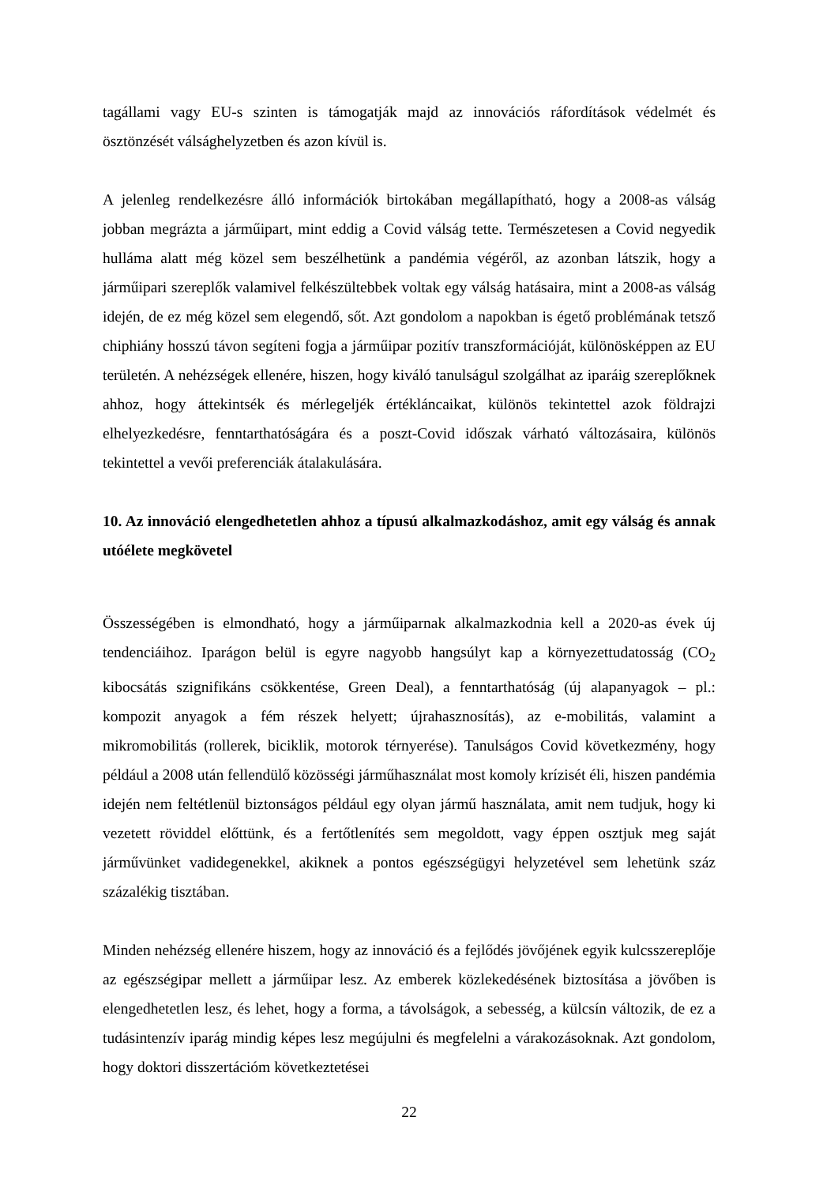tagállami vagy EU-s szinten is támogatják majd az innovációs ráfordítások védelmét és ösztönzését válsághelyzetben és azon kívül is.
A jelenleg rendelkezésre álló információk birtokában megállapítható, hogy a 2008-as válság jobban megrázta a járműipart, mint eddig a Covid válság tette. Természetesen a Covid negyedik hulláma alatt még közel sem beszélhetünk a pandémia végéről, az azonban látszik, hogy a járműipari szereplők valamivel felkészültebbek voltak egy válság hatásaira, mint a 2008-as válság idején, de ez még közel sem elegendő, sőt. Azt gondolom a napokban is égető problémának tetsző chiphiány hosszú távon segíteni fogja a járműipar pozitív transzformációját, különösképpen az EU területén. A nehézségek ellenére, hiszen, hogy kiváló tanulságul szolgálhat az iparáig szereplőknek ahhoz, hogy áttekintsék és mérlegeljék értékláncaikat, különös tekintettel azok földrajzi elhelyezkedésre, fenntarthatóságára és a poszt-Covid időszak várható változásaira, különös tekintettel a vevői preferenciák átalakulására.
10. Az innováció elengedhetetlen ahhoz a típusú alkalmazkodáshoz, amit egy válság és annak utóélete megkövetel
Összességében is elmondható, hogy a járműiparnak alkalmazkodnia kell a 2020-as évek új tendenciáihoz. Iparágon belül is egyre nagyobb hangsúlyt kap a környezettudatosság (CO<sub>2</sub> kibocsátás szignifikáns csökkentése, Green Deal), a fenntarthatóság (új alapanyagok – pl.: kompozit anyagok a fém részek helyett; újrahasznosítás), az e-mobilitás, valamint a mikromobilitás (rollerek, biciklik, motorok térnyerése). Tanulságos Covid következmény, hogy például a 2008 után fellendülő közösségi járműhasználat most komoly krízisét éli, hiszen pandémia idején nem feltétlenül biztonságos például egy olyan jármű használata, amit nem tudjuk, hogy ki vezetett röviddel előttünk, és a fertőtlenítés sem megoldott, vagy éppen osztjuk meg saját járművünket vadidegenekkel, akiknek a pontos egészségügyi helyzetével sem lehetünk száz százalékig tisztában.
Minden nehézség ellenére hiszem, hogy az innováció és a fejlődés jövőjének egyik kulcsszereplője az egészségipar mellett a járműipar lesz. Az emberek közlekedésének biztosítása a jövőben is elengedhetetlen lesz, és lehet, hogy a forma, a távolságok, a sebesség, a külcsín változik, de ez a tudásintenzív iparág mindig képes lesz megújulni és megfelelni a várakozásoknak. Azt gondolom, hogy doktori disszertációm következtetései
22